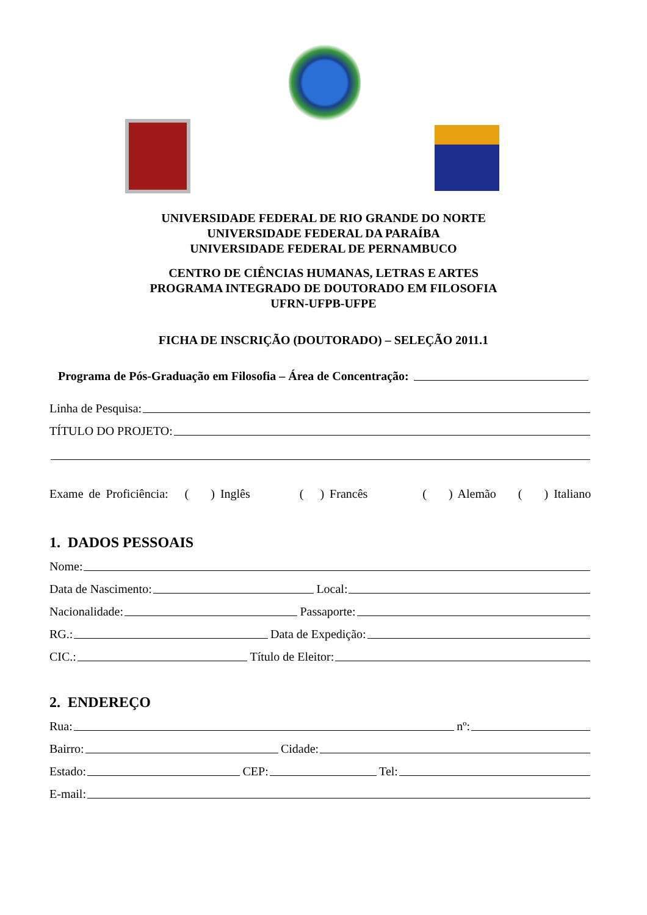UNIVERSIDADE FEDERAL DE RIO GRANDE DO NORTE
UNIVERSIDADE FEDERAL DA PARAÍBA
UNIVERSIDADE FEDERAL DE PERNAMBUCO
CENTRO DE CIÊNCIAS HUMANAS, LETRAS E ARTES
PROGRAMA INTEGRADO DE DOUTORADO EM FILOSOFIA
UFRN-UFPB-UFPE
FICHA DE INSCRIÇÃO (DOUTORADO) – SELEÇÃO 2011.1
Programa de Pós-Graduação em Filosofia – Área de Concentração:
Linha de Pesquisa:
TÍTULO DO PROJETO:
Exame de Proficiência: ( ) Inglês ( ) Francês ( ) Alemão ( ) Italiano
1. DADOS PESSOAIS
Nome:
Data de Nascimento: Local:
Nacionalidade: Passaporte:
RG.: Data de Expedição:
CIC.: Título de Eleitor:
2. ENDEREÇO
Rua: nº:
Bairro: Cidade:
Estado: CEP: Tel:
E-mail: